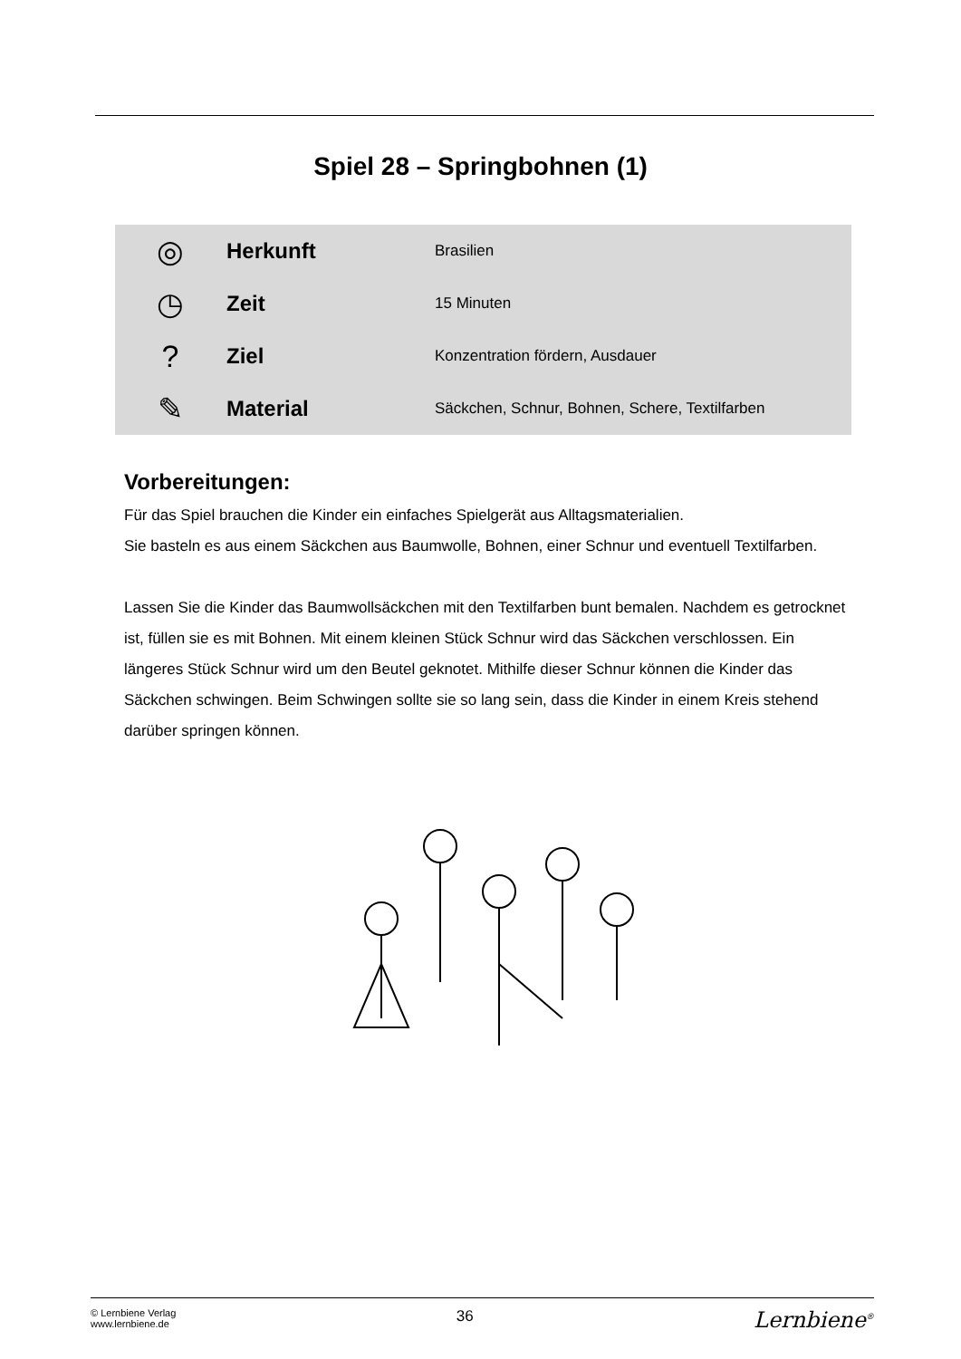Spiel 28 – Springbohnen (1)
| ◎ | Herkunft | Brasilien |
| ◷ | Zeit | 15 Minuten |
| ? | Ziel | Konzentration fördern, Ausdauer |
| ✎ | Material | Säckchen, Schnur, Bohnen, Schere, Textilfarben |
Vorbereitungen:
Für das Spiel brauchen die Kinder ein einfaches Spielgerät aus Alltagsmaterialien.
Sie basteln es aus einem Säckchen aus Baumwolle, Bohnen, einer Schnur und eventuell Textilfarben.
Lassen Sie die Kinder das Baumwollsäckchen mit den Textilfarben bunt bemalen. Nachdem es getrocknet ist, füllen sie es mit Bohnen. Mit einem kleinen Stück Schnur wird das Säckchen verschlossen. Ein längeres Stück Schnur wird um den Beutel geknotet. Mithilfe dieser Schnur können die Kinder das Säckchen schwingen. Beim Schwingen sollte sie so lang sein, dass die Kinder in einem Kreis stehend darüber springen können.
© Lernbiene Verlag
www.lernbiene.de
36
Lernbiene<sup>®</sup>